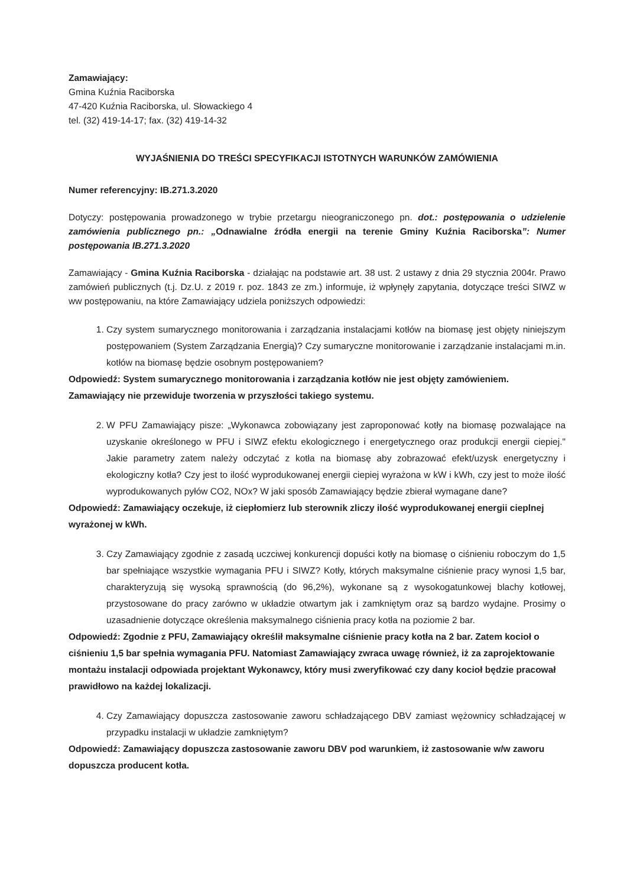Zamawiający:
Gmina Kuźnia Raciborska
47-420 Kuźnia Raciborska, ul. Słowackiego 4
tel. (32) 419-14-17; fax. (32) 419-14-32
WYJAŚNIENIA DO TREŚCI SPECYFIKACJI ISTOTNYCH WARUNKÓW ZAMÓWIENIA
Numer referencyjny: IB.271.3.2020
Dotyczy: postępowania prowadzonego w trybie przetargu nieograniczonego pn. dot.: postępowania o udzielenie zamówienia publicznego pn.: „Odnawialne źródła energii na terenie Gminy Kuźnia Raciborska”: Numer postępowania IB.271.3.2020
Zamawiający - Gmina Kuźnia Raciborska - działając na podstawie art. 38 ust. 2 ustawy z dnia 29 stycznia 2004r. Prawo zamówień publicznych (t.j. Dz.U. z 2019 r. poz. 1843 ze zm.) informuje, iż wpłynęły zapytania, dotyczące treści SIWZ w ww postępowaniu, na które Zamawiający udziela poniższych odpowiedzi:
1. Czy system sumarycznego monitorowania i zarządzania instalacjami kotłów na biomasę jest objęty niniejszym postępowaniem (System Zarządzania Energią)? Czy sumaryczne monitorowanie i zarządzanie instalacjami m.in. kotłów na biomasę będzie osobnym postępowaniem?
Odpowiedź: System sumarycznego monitorowania i zarządzania kotłów nie jest objęty zamówieniem. Zamawiający nie przewiduje tworzenia w przyszłości takiego systemu.
2. W PFU Zamawiający pisze: „Wykonawca zobowiązany jest zaproponować kotły na biomasę pozwalające na uzyskanie określonego w PFU i SIWZ efektu ekologicznego i energetycznego oraz produkcji energii ciepiej." Jakie parametry zatem należy odczytać z kotła na biomasę aby zobrazować efekt/uzysk energetyczny i ekologiczny kotła? Czy jest to ilość wyprodukowanej energii ciepiej wyrażona w kW i kWh, czy jest to może ilość wyprodukowanych pyłów CO2, NOx? W jaki sposób Zamawiający będzie zbierał wymagane dane?
Odpowiedź: Zamawiający oczekuje, iż ciepłomierz lub sterownik zliczy ilość wyprodukowanej energii cieplnej wyrażonej w kWh.
3. Czy Zamawiający zgodnie z zasadą uczciwej konkurencji dopuści kotły na biomasę o ciśnieniu roboczym do 1,5 bar spełniające wszystkie wymagania PFU i SIWZ? Kotły, których maksymalne ciśnienie pracy wynosi 1,5 bar, charakteryzują się wysoką sprawnością (do 96,2%), wykonane są z wysokogatunkowej blachy kotłowej, przystosowane do pracy zarówno w układzie otwartym jak i zamkniętym oraz są bardzo wydajne. Prosimy o uzasadnienie dotyczące określenia maksymalnego ciśnienia pracy kotła na poziomie 2 bar.
Odpowiedź: Zgodnie z PFU, Zamawiający określił maksymalne ciśnienie pracy kotła na 2 bar. Zatem kocioł o ciśnieniu 1,5 bar spełnia wymagania PFU. Natomiast Zamawiający zwraca uwagę również, iż za zaprojektowanie montażu instalacji odpowiada projektant Wykonawcy, który musi zweryfikować czy dany kocioł będzie pracował prawidłowo na każdej lokalizacji.
4. Czy Zamawiający dopuszcza zastosowanie zaworu schładzającego DBV zamiast wężownicy schładzającej w przypadku instalacji w układzie zamkniętym?
Odpowiedź: Zamawiający dopuszcza zastosowanie zaworu DBV pod warunkiem, iż zastosowanie w/w zaworu dopuszcza producent kotła.